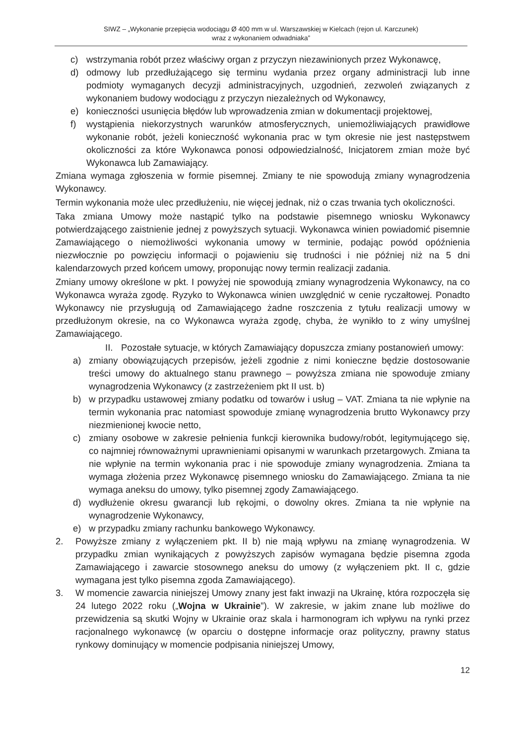SIWZ – „Wykonanie przepięcia wodociągu Ø 400 mm w ul. Warszawskiej w Kielcach (rejon ul. Karczunek)
wraz z wykonaniem odwadniaka”
c) wstrzymania robót przez właściwy organ z przyczyn niezawinionych przez Wykonawcę,
d) odmowy lub przedłużającego się terminu wydania przez organy administracji lub inne podmioty wymaganych decyzji administracyjnych, uzgodnień, zezwoleń związanych z wykonaniem budowy wodociągu z przyczyn niezależnych od Wykonawcy,
e) konieczności usunięcia błędów lub wprowadzenia zmian w dokumentacji projektowej,
f) wystąpienia niekorzystnych warunków atmosferycznych, uniemożliwiających prawidłowe wykonanie robót, jeżeli konieczność wykonania prac w tym okresie nie jest następstwem okoliczności za które Wykonawca ponosi odpowiedzialność, Inicjatorem zmian może być Wykonawca lub Zamawiający.
Zmiana wymaga zgłoszenia w formie pisemnej. Zmiany te nie spowodują zmiany wynagrodzenia Wykonawcy.
Termin wykonania może ulec przedłużeniu, nie więcej jednak, niż o czas trwania tych okoliczności.
Taka zmiana Umowy może nastąpić tylko na podstawie pisemnego wniosku Wykonawcy potwierdzającego zaistnienie jednej z powyższych sytuacji. Wykonawca winien powiadomić pisemnie Zamawiającego o niemożliwości wykonania umowy w terminie, podając powód opóźnienia niezwłocznie po powzięciu informacji o pojawieniu się trudności i nie później niż na 5 dni kalendarzowych przed końcem umowy, proponując nowy termin realizacji zadania.
Zmiany umowy określone w pkt. I powyżej nie spowodują zmiany wynagrodzenia Wykonawcy, na co Wykonawca wyraża zgodę. Ryzyko to Wykonawca winien uwzględnić w cenie ryczałtowej. Ponadto Wykonawcy nie przysługują od Zamawiającego żadne roszczenia z tytułu realizacji umowy w przedłużonym okresie, na co Wykonawca wyraża zgodę, chyba, że wynikło to z winy umyślnej Zamawiającego.
II. Pozostałe sytuacje, w których Zamawiający dopuszcza zmiany postanowień umowy:
a) zmiany obowiązujących przepisów, jeżeli zgodnie z nimi konieczne będzie dostosowanie treści umowy do aktualnego stanu prawnego – powyższa zmiana nie spowoduje zmiany wynagrodzenia Wykonawcy (z zastrzeżeniem pkt II ust. b)
b) w przypadku ustawowej zmiany podatku od towarów i usług – VAT. Zmiana ta nie wpłynie na termin wykonania prac natomiast spowoduje zmianę wynagrodzenia brutto Wykonawcy przy niezmienionej kwocie netto,
c) zmiany osobowe w zakresie pełnienia funkcji kierownika budowy/robót, legitymującego się, co najmniej równoważnymi uprawnieniami opisanymi w warunkach przetargowych. Zmiana ta nie wpłynie na termin wykonania prac i nie spowoduje zmiany wynagrodzenia. Zmiana ta wymaga złożenia przez Wykonawcę pisemnego wniosku do Zamawiającego. Zmiana ta nie wymaga aneksu do umowy, tylko pisemnej zgody Zamawiającego.
d) wydłużenie okresu gwarancji lub rękojmi, o dowolny okres. Zmiana ta nie wpłynie na wynagrodzenie Wykonawcy,
e) w przypadku zmiany rachunku bankowego Wykonawcy.
2. Powyższe zmiany z wyłączeniem pkt. II b) nie mają wpływu na zmianę wynagrodzenia. W przypadku zmian wynikających z powyższych zapisów wymagana będzie pisemna zgoda Zamawiającego i zawarcie stosownego aneksu do umowy (z wyłączeniem pkt. II c, gdzie wymagana jest tylko pisemna zgoda Zamawiającego).
3. W momencie zawarcia niniejszej Umowy znany jest fakt inwazji na Ukrainę, która rozpoczęła się 24 lutego 2022 roku („Wojna w Ukrainie”). W zakresie, w jakim znane lub możliwe do przewidzenia są skutki Wojny w Ukrainie oraz skala i harmonogram ich wpływu na rynki przez racjonalnego wykonawcę (w oparciu o dostępne informacje oraz polityczny, prawny status rynkowy dominujący w momencie podpisania niniejszej Umowy,
12